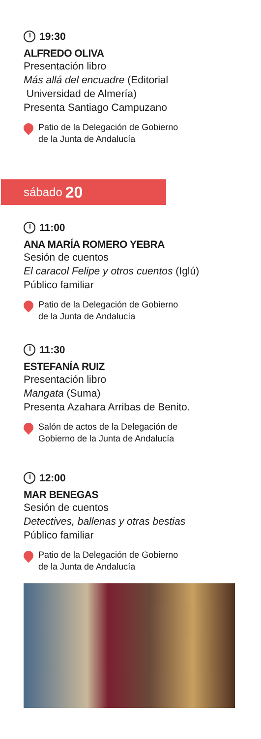19:30
ALFREDO OLIVA
Presentación libro
Más allá del encuadre (Editorial
Universidad de Almería)
Presenta Santiago Campuzano
Patio de la Delegación de Gobierno
de la Junta de Andalucía
sábado 20
11:00
ANA MARÍA ROMERO YEBRA
Sesión de cuentos
El caracol Felipe y otros cuentos (Iglú)
Público familiar
Patio de la Delegación de Gobierno
de la Junta de Andalucía
11:30
ESTEFANÍA RUIZ
Presentación libro
Mangata (Suma)
Presenta Azahara Arribas de Benito.
Salón de actos de la Delegación de
Gobierno de la Junta de Andalucía
12:00
MAR BENEGAS
Sesión de cuentos
Detectives, ballenas y otras bestias
Público familiar
Patio de la Delegación de Gobierno
de la Junta de Andalucía